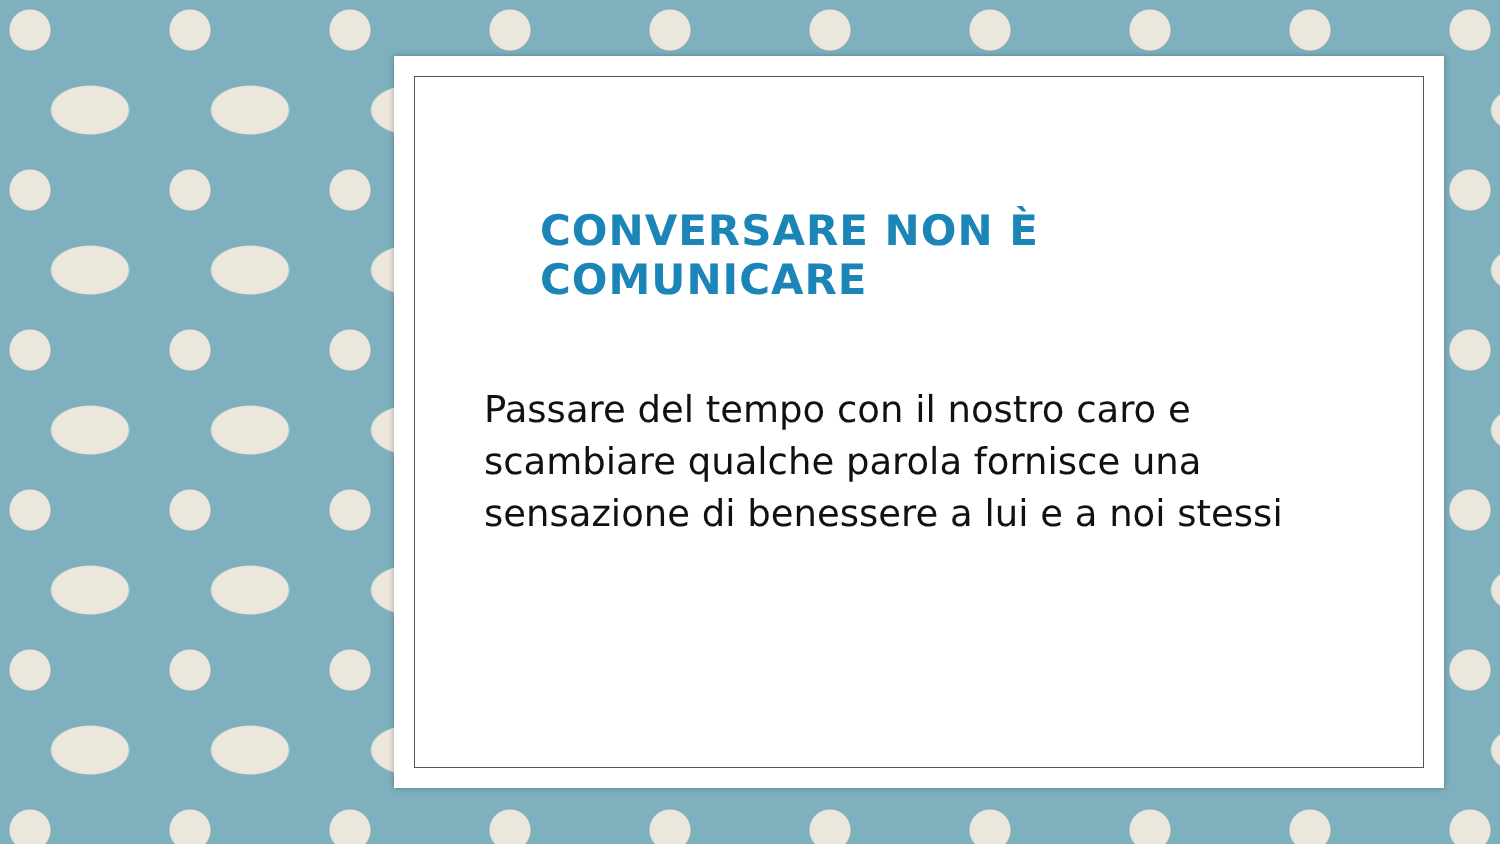CONVERSARE NON È COMUNICARE
Passare del tempo con il nostro caro e scambiare qualche parola fornisce una sensazione di benessere a lui e a noi stessi